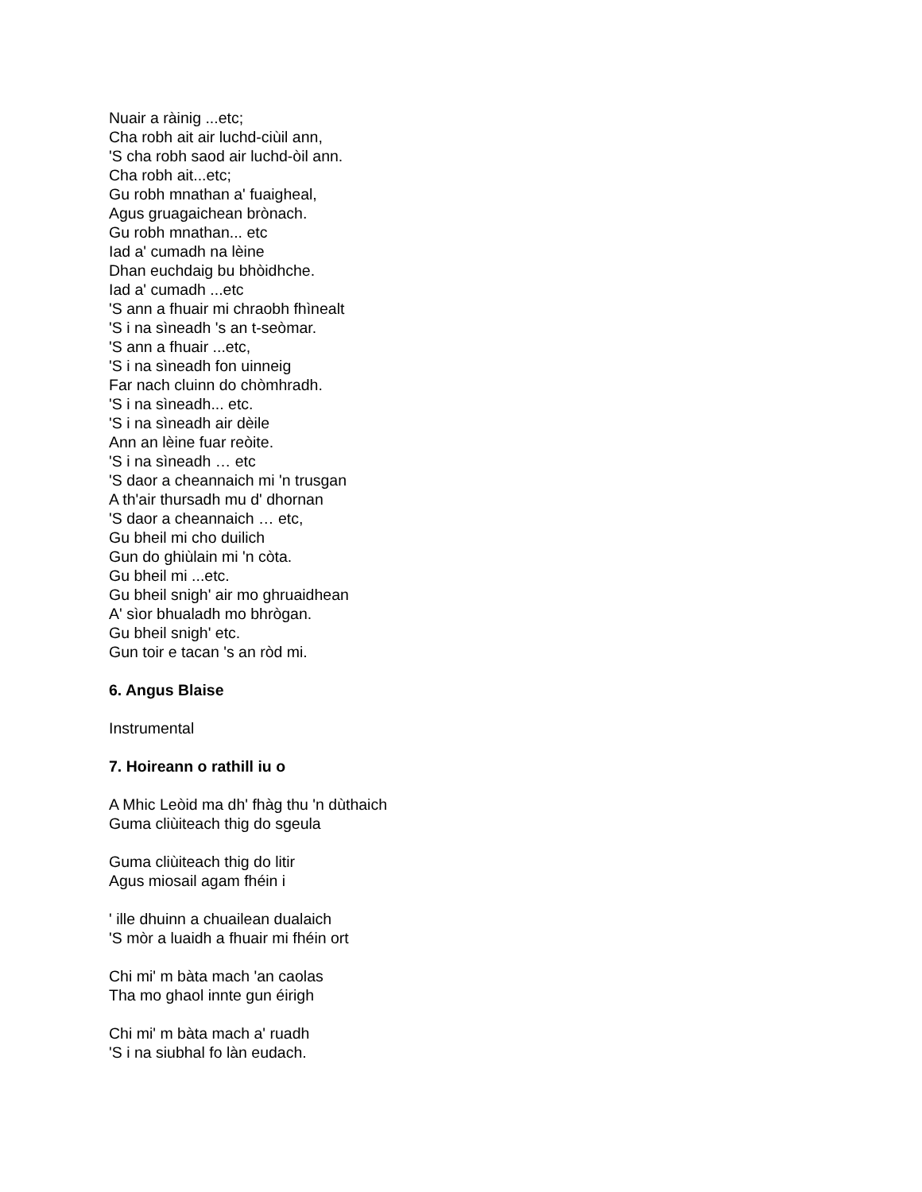Nuair a ràinig ...etc;
Cha robh ait air luchd-ciùil ann,
'S cha robh saod air luchd-òil ann.
Cha robh ait...etc;
Gu robh mnathan a' fuaigheal,
Agus gruagaichean brònach.
Gu robh mnathan... etc
Iad a' cumadh na lèine
Dhan euchdaig bu bhòidhche.
Iad a' cumadh ...etc
'S ann a fhuair mi chraobh fhìnealt
'S i na sìneadh 's an t-seòmar.
'S ann a fhuair ...etc,
'S i na sìneadh fon uinneig
Far nach cluinn do chòmhradh.
'S i na sìneadh... etc.
'S i na sìneadh air dèile
Ann an lèine fuar reòite.
'S i na sìneadh … etc
'S daor a cheannaich mi 'n trusgan
A th'air thursadh mu d' dhornan
'S daor a cheannaich … etc,
Gu bheil mi cho duilich
Gun do ghiùlain mi 'n còta.
Gu bheil mi ...etc.
Gu bheil snigh' air mo ghruaidhean
A' sìor bhualadh mo bhrògan.
Gu bheil snigh' etc.
Gun toir e tacan 's an ròd mi.
6. Angus Blaise
Instrumental
7. Hoireann o rathill iu o
A Mhic Leòid ma dh' fhàg thu 'n dùthaich
Guma cliùiteach thig do sgeula
Guma cliùiteach thig do litir
Agus miosail agam fhéin i
' ille dhuinn a chuailean dualaich
'S mòr a luaidh a fhuair mi fhéin ort
Chi mi' m bàta mach 'an caolas
Tha mo ghaol innte gun éirigh
Chi mi' m bàta mach a' ruadh
'S i na siubhal fo làn eudach.